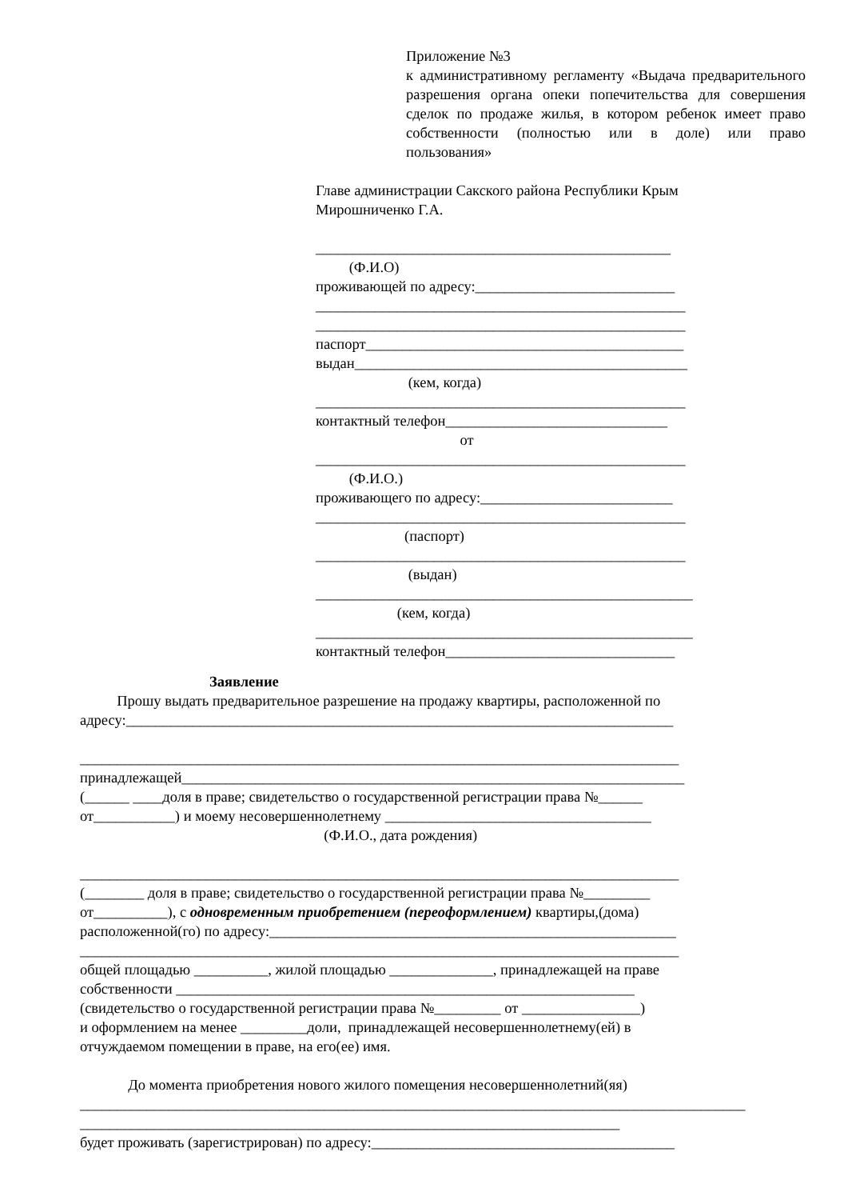Приложение №3
к административному регламенту «Выдача предварительного разрешения органа опеки попечительства для совершения сделок по продаже жилья, в котором ребенок имеет право собственности (полностью или в доле) или право пользования»
Главе администрации Сакского района Республики Крым Мирошниченко Г.А. ________________________________________________ (Ф.И.О) проживающей по адресу:___________________________ __________________________________________________ __________________________________________________ паспорт___________________________________________ выдан_____________________________________________ (кем, когда) __________________________________________________ контактный телефон______________________________ от __________________________________________________ (Ф.И.О.) проживающего по адресу:__________________________ __________________________________________________ (паспорт) __________________________________________________ (выдан) ___________________________________________________ (кем, когда) ___________________________________________________ контактный телефон_______________________________
Заявление Прошу выдать предварительное разрешение на продажу квартиры, расположенной по адресу:__________________________________________________________________________ _________________________________________________________________________________ принадлежащей____________________________________________________________________ (______ ____доля в праве; свидетельство о государственной регистрации права №______ от___________) и моему несовершеннолетнему ____________________________________ (Ф.И.О., дата рождения) _________________________________________________________________________________ (________ доля в праве; свидетельство о государственной регистрации права №_________ от__________), с одновременным приобретением (переоформлением) квартиры,(дома) расположенной(го) по адресу:_______________________________________________________ _________________________________________________________________________________ общей площадью __________, жилой площадью ______________, принадлежащей на праве собственности ______________________________________________________________ (свидетельство о государственной регистрации права №_________ от ________________) и оформлением на менее _________доли, принадлежащей несовершеннолетнему(ей) в отчуждаемом помещении в праве, на его(ее) имя. До момента приобретения нового жилого помещения несовершеннолетний(яя) __________________________________________________________________________________________ _________________________________________________________________________ будет проживать (зарегистрирован) по адресу:_________________________________________